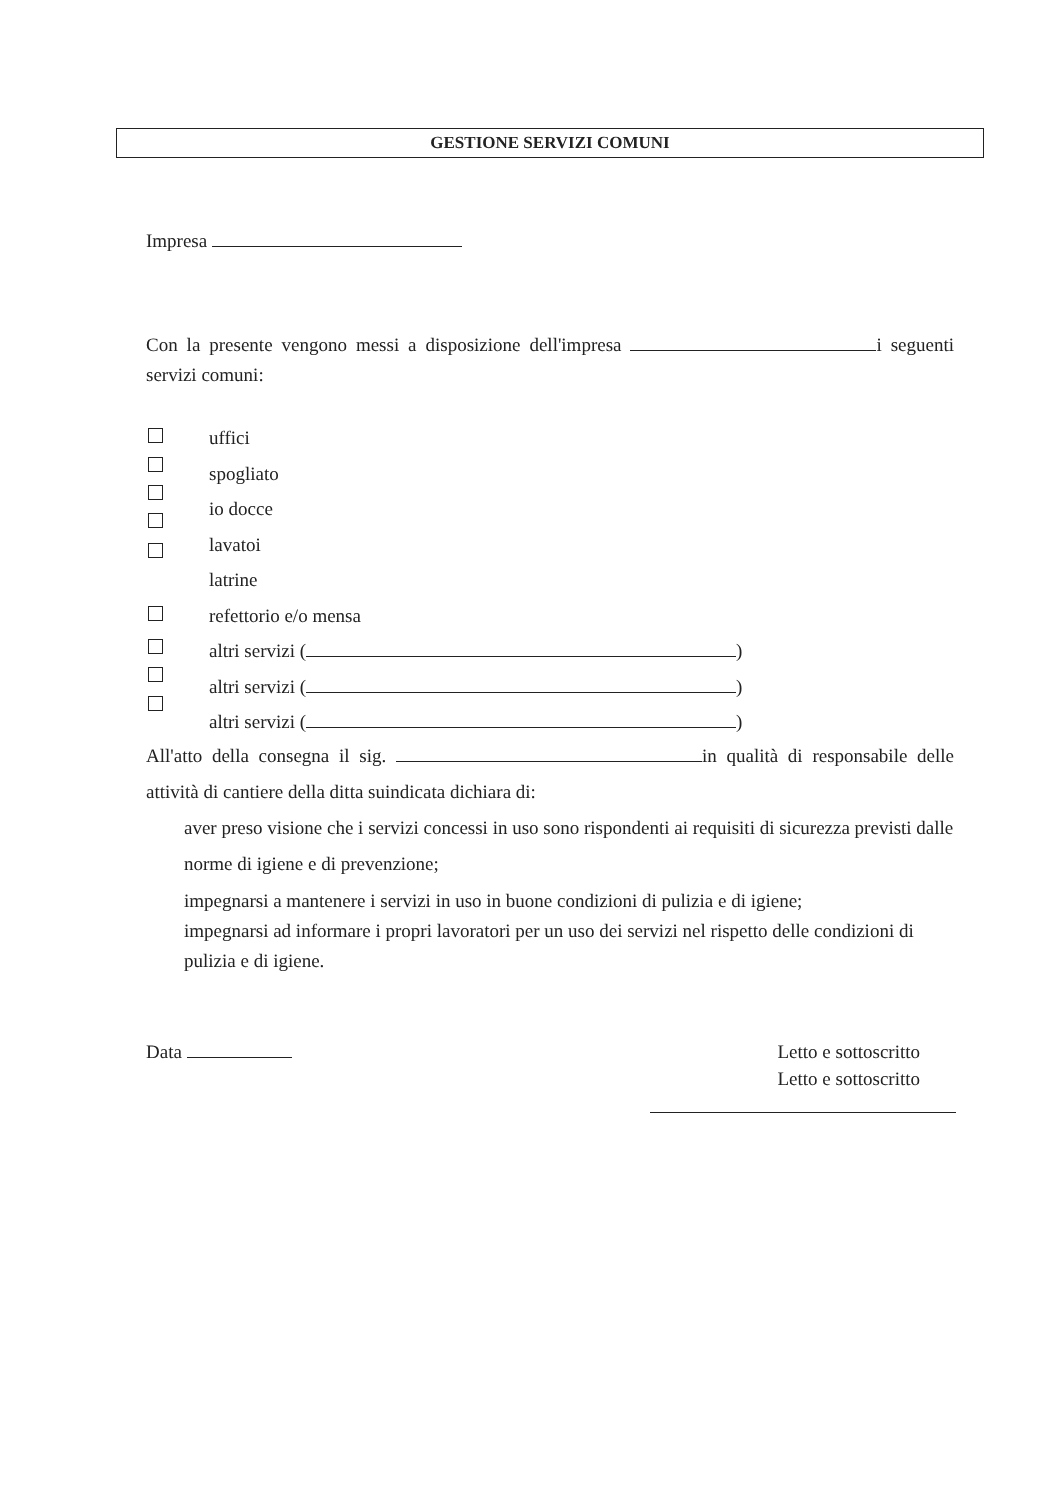GESTIONE SERVIZI COMUNI
Impresa
Con la presente vengono messi a disposizione dell'impresa i seguenti servizi comuni:
uffici
spogliato
io docce
lavatoi
latrine
refettorio e/o mensa
altri servizi ( )
altri servizi ( )
altri servizi ( )
All'atto della consegna il sig. in qualità di responsabile delle attività di cantiere della ditta suindicata dichiara di:
aver preso visione che i servizi concessi in uso sono rispondenti ai requisiti di sicurezza previsti dalle norme di igiene e di prevenzione;
impegnarsi a mantenere i servizi in uso in buone condizioni di pulizia e di igiene;
impegnarsi ad informare i propri lavoratori per un uso dei servizi nel rispetto delle condizioni di pulizia e di igiene.
Data Letto e sottoscritto
Letto e sottoscritto